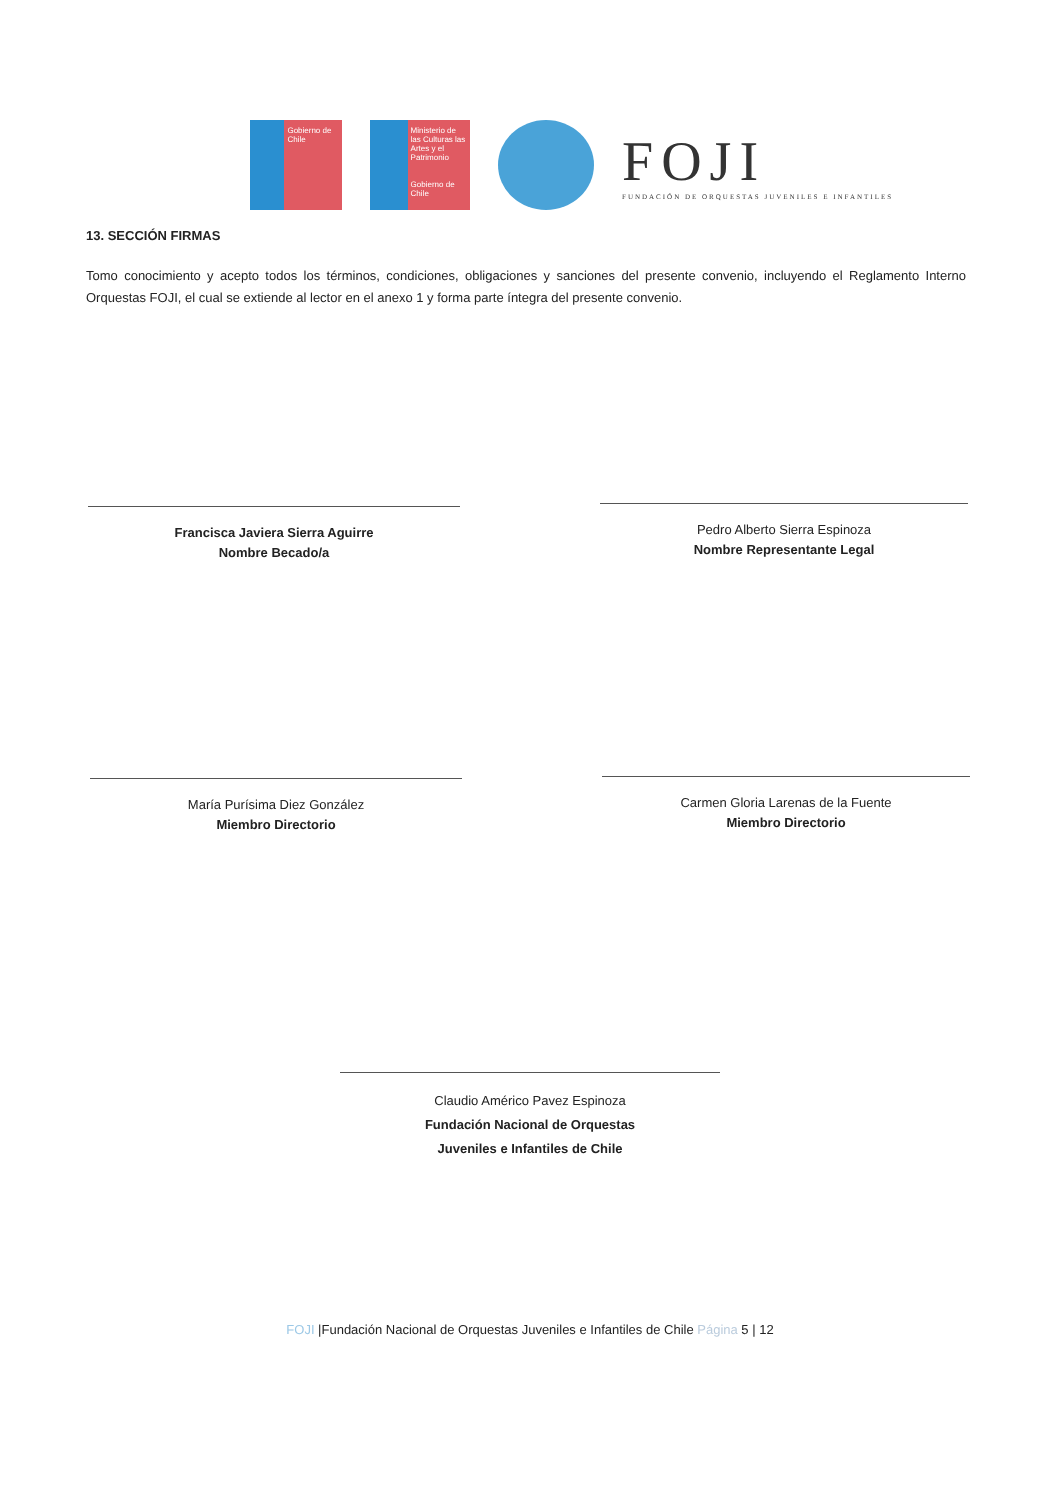Gobierno de Chile
Ministerio de las Culturas las Artes y el Patrimonio
Gobierno de Chile
FOJI
FUNDACIÓN DE ORQUESTAS JUVENILES E INFANTILES
13. SECCIÓN FIRMAS
Tomo conocimiento y acepto todos los términos, condiciones, obligaciones y sanciones del presente convenio, incluyendo el Reglamento Interno Orquestas FOJI, el cual se extiende al lector en el anexo 1 y forma parte íntegra del presente convenio.
Francisca Javiera Sierra Aguirre
Nombre Becado/a
Pedro Alberto Sierra Espinoza
Nombre Representante Legal
María Purísima Diez González
Miembro Directorio
Carmen Gloria Larenas de la Fuente
Miembro Directorio
Claudio Américo Pavez Espinoza
Fundación Nacional de Orquestas
Juveniles e Infantiles de Chile
FOJI |Fundación Nacional de Orquestas Juveniles e Infantiles de Chile Página 5 | 12